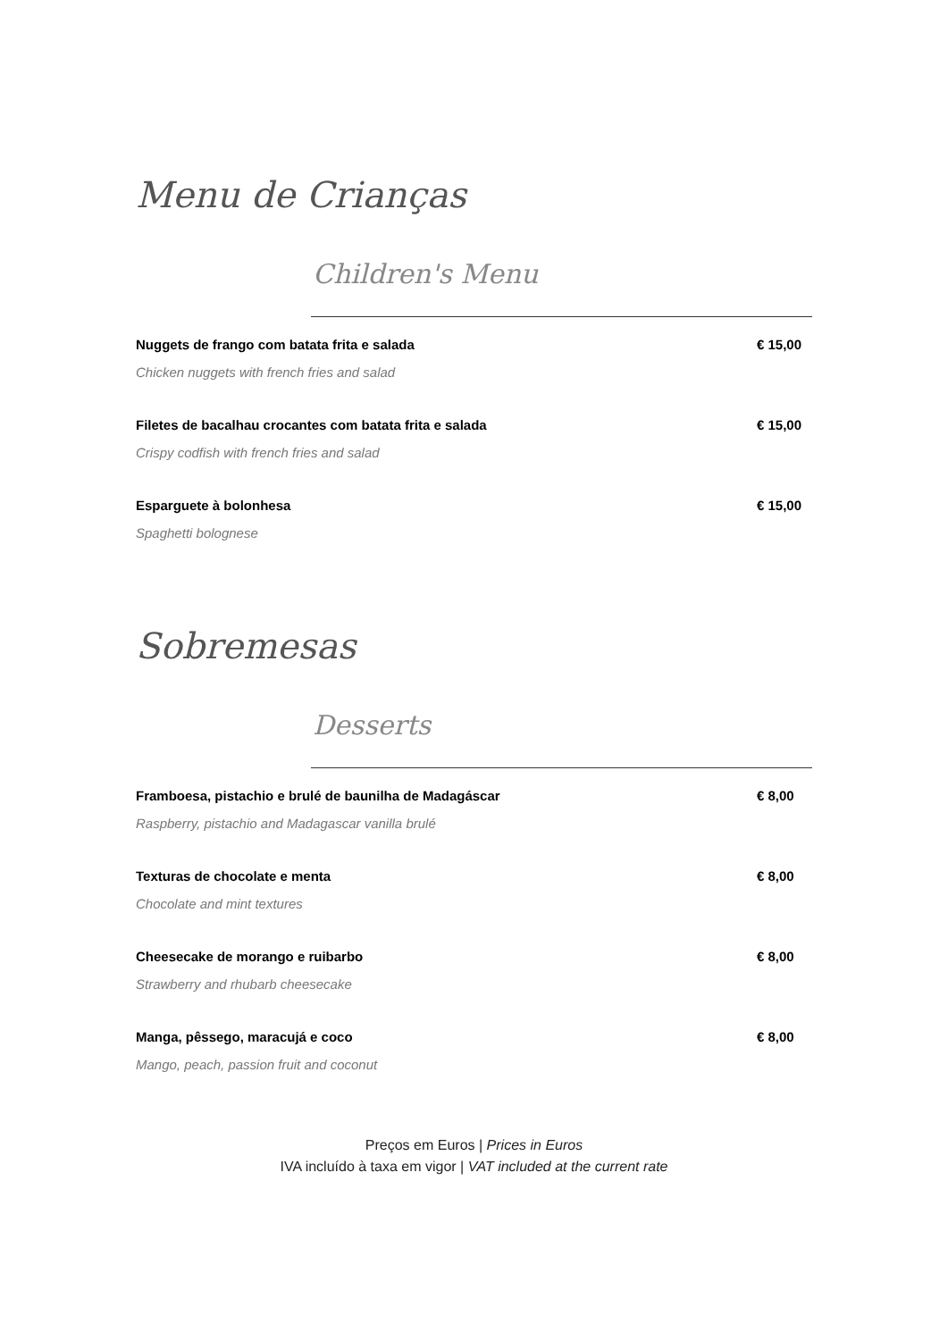Menu de Crianças
Children's Menu
Nuggets de frango com batata frita e salada € 15,00
Chicken nuggets with french fries and salad
Filetes de bacalhau crocantes com batata frita e salada € 15,00
Crispy codfish with french fries and salad
Esparguete à bolonhesa € 15,00
Spaghetti bolognese
Sobremesas
Desserts
Framboesa, pistachio e brulé de baunilha de Madagáscar € 8,00
Raspberry, pistachio and Madagascar vanilla brulé
Texturas de chocolate e menta € 8,00
Chocolate and mint textures
Cheesecake de morango e ruibarbo € 8,00
Strawberry and rhubarb cheesecake
Manga, pêssego, maracujá e coco € 8,00
Mango, peach, passion fruit and coconut
Preços em Euros | Prices in Euros
IVA incluído à taxa em vigor | VAT included at the current rate